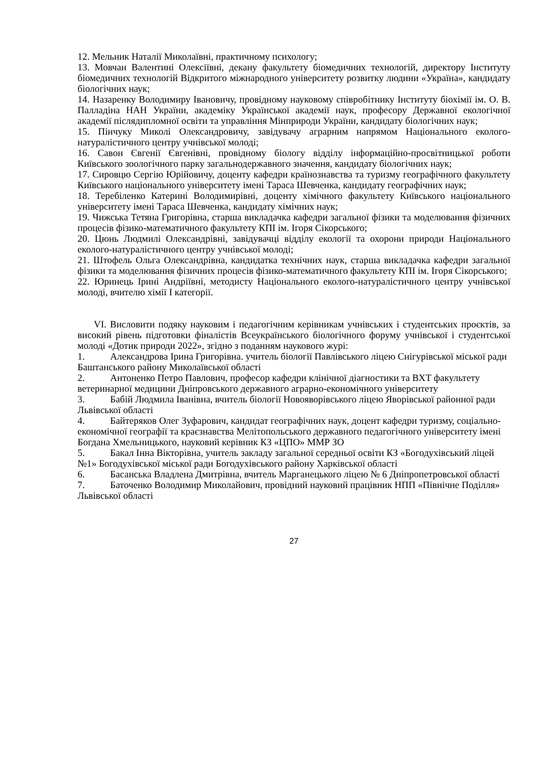12. Мельник Наталії Миколаївні, практичному психологу;
13. Мовчан Валентині Олексіївні, декану факультету біомедичних технологій, директору Інституту біомедичних технологій Відкритого міжнародного університету розвитку людини «Україна», кандидату біологічних наук;
14. Назаренку Володимиру Івановичу, провідному науковому співробітнику Інституту біохімії ім. О. В. Палладіна НАН України, академіку Української академії наук, професору Державної екологічної академії післядипломної освіти та управління Мінприроди України, кандидату біологічних наук;
15. Пінчуку Миколі Олександровичу, завідувачу аграрним напрямом Національного еколого-натуралістичного центру учнівської молоді;
16. Савон Євгенії Євгенівні, провідному біологу відділу інформаційно-просвітницької роботи Київського зоологічного парку загальнодержавного значення, кандидату біологічних наук;
17. Сировцю Сергію Юрійовичу, доценту кафедри країнознавства та туризму географічного факультету Київського національного університету імені Тараса Шевченка, кандидату географічних наук;
18. Теребіленко Катерині Володимирівні, доценту хімічного факультету Київського національного університету імені Тараса Шевченка, кандидату хімічних наук;
19. Чижська Тетяна Григорівна, старша викладачка кафедри загальної фізики та моделювання фізичних процесів фізико-математичного факультету КПІ ім. Ігоря Сікорського;
20. Цюнь Людмилі Олександрівні, завідувачці відділу екології та охорони природи Національного еколого-натуралістичного центру учнівської молоді;
21. Штофель Ольга Олександрівна, кандидатка технічних наук, старша викладачка кафедри загальної фізики та моделювання фізичних процесів фізико-математичного факультету КПІ ім. Ігоря Сікорського;
22. Юринець Ірині Андріївні, методисту Національного еколого-натуралістичного центру учнівської молоді, вчителю хімії І категорії.
VI. Висловити подяку науковим і педагогічним керівникам учнівських і студентських проєктів, за високий рівень підготовки фіналістів Всеукраїнського біологічного форуму учнівської і студентської молоді «Дотик природи 2022», згідно з поданням наукового журі:
1. Александрова Ірина Григорівна. учитель біології Павлівського ліцею Снігурівської міської ради Баштанського району Миколаївської області
2. Антоненко Петро Павлович, професор кафедри клінічної діагностики та ВХТ факультету ветеринарної медицини Дніпровського державного аграрно-економічного університету
3. Бабій Людмила Іванівна, вчитель біології Новояворівського ліцею Яворівської районної ради Львівської області
4. Байтеряков Олег Зуфарович, кандидат географічних наук, доцент кафедри туризму, соціально-економічної географії та краєзнавства Мелітопольського державного педагогічного університету імені Богдана Хмельницького, науковий керівник КЗ «ЦПО» ММР ЗО
5. Бакал Інна Вікторівна, учитель закладу загальної середньої освіти КЗ «Богодухівський ліцей №1» Богодухівської міської ради Богодухівського району Харківської області
6. Басанська Владлена Дмитрівна, вчитель Марганецького ліцею № 6 Дніпропетровської області
7. Баточенко Володимир Миколайович, провідний науковий працівник НПП «Північне Поділля» Львівської області
27